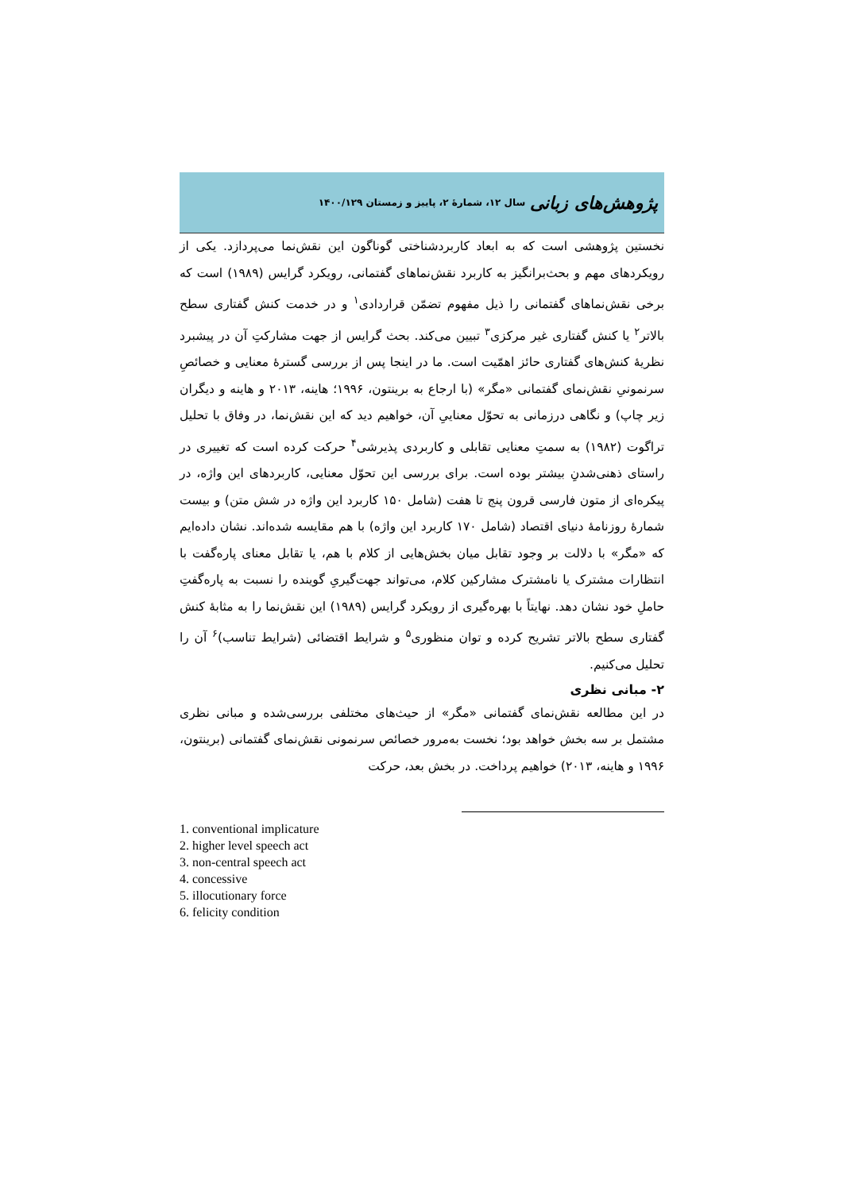پژوهش‌های زبانی سال ۱۲، شمارۀ ۲، پاییز و زمستان ۱۴۰۰/۱۲۹
نخستین پژوهشی است که به ابعاد کاربردشناختی گوناگون این نقش‌نما می‌پردازد. یکی از رویکردهای مهم و بحث‌برانگیز به کاربرد نقش‌نماهای گفتمانی، رویکرد گرایس (۱۹۸۹) است که برخی نقش‌نماهای گفتمانی را ذیل مفهوم تضمّن قراردادی<sup>۱</sup> و در خدمت کنش گفتاری سطح بالاتر<sup>۲</sup> یا کنش گفتاری غیر مرکزی<sup>۳</sup> تبیین می‌کند. بحث گرایس از جهت مشارکتِ آن در پیشبرد نظریۀ کنش‌های گفتاری حائز اهمّیت است. ما در اینجا پس از بررسی گسترۀ معنایی و خصائصِ سرنمونیِ نقش‌نمای گفتمانی «مگر» (با ارجاع به برینتون، ۱۹۹۶؛ هاینه، ۲۰۱۳ و هاینه و دیگران زیر چاپ) و نگاهی درزمانی به تحوّل معناییِ آن، خواهیم دید که این نقش‌نما، در وفاق با تحلیل تراگوت (۱۹۸۲) به سمتِ معنایی تقابلی و کاربردی پذیرشی<sup>۴</sup> حرکت کرده است که تغییری در راستای ذهنی‌شدنِ بیشتر بوده است. برای بررسی این تحوّل معنایی، کاربردهای این واژه، در پیکره‌ای از متون فارسی قرون پنج تا هفت (شامل ۱۵۰ کاربرد این واژه در شش متن) و بیست شمارۀ روزنامۀ دنیای اقتصاد (شامل ۱۷۰ کاربرد این واژه) با هم مقایسه شده‌اند. نشان داده‌ایم که «مگر» با دلالت بر وجود تقابل میان بخش‌هایی از کلام با هم، یا تقابل معنای پاره‌گفت با انتظارات مشترک یا نامشترک مشارکین کلام، می‌تواند جهت‌گیریِ گوینده را نسبت به پاره‌گفتِ حاملِ خود نشان دهد. نهایتاً با بهره‌گیری از رویکرد گرایس (۱۹۸۹) این نقش‌نما را به مثابۀ کنش گفتاری سطح بالاتر تشریح کرده و توان منظوری<sup>۵</sup> و شرایط اقتضائی (شرایط تناسب)<sup>۶</sup> آن را تحلیل می‌کنیم.
۲- مبانی نظری
در این مطالعه نقش‌نمای گفتمانی «مگر» از حیث‌های مختلفی بررسی‌شده و مبانی نظری مشتمل بر سه بخش خواهد بود؛ نخست به‌مرور خصائص سرنمونی نقش‌نمای گفتمانی (برینتون، ۱۹۹۶ و هاینه، ۲۰۱۳) خواهیم پرداخت. در بخش بعد، حرکت
1. conventional implicature
2. higher level speech act
3. non-central speech act
4. concessive
5. illocutionary force
6. felicity condition